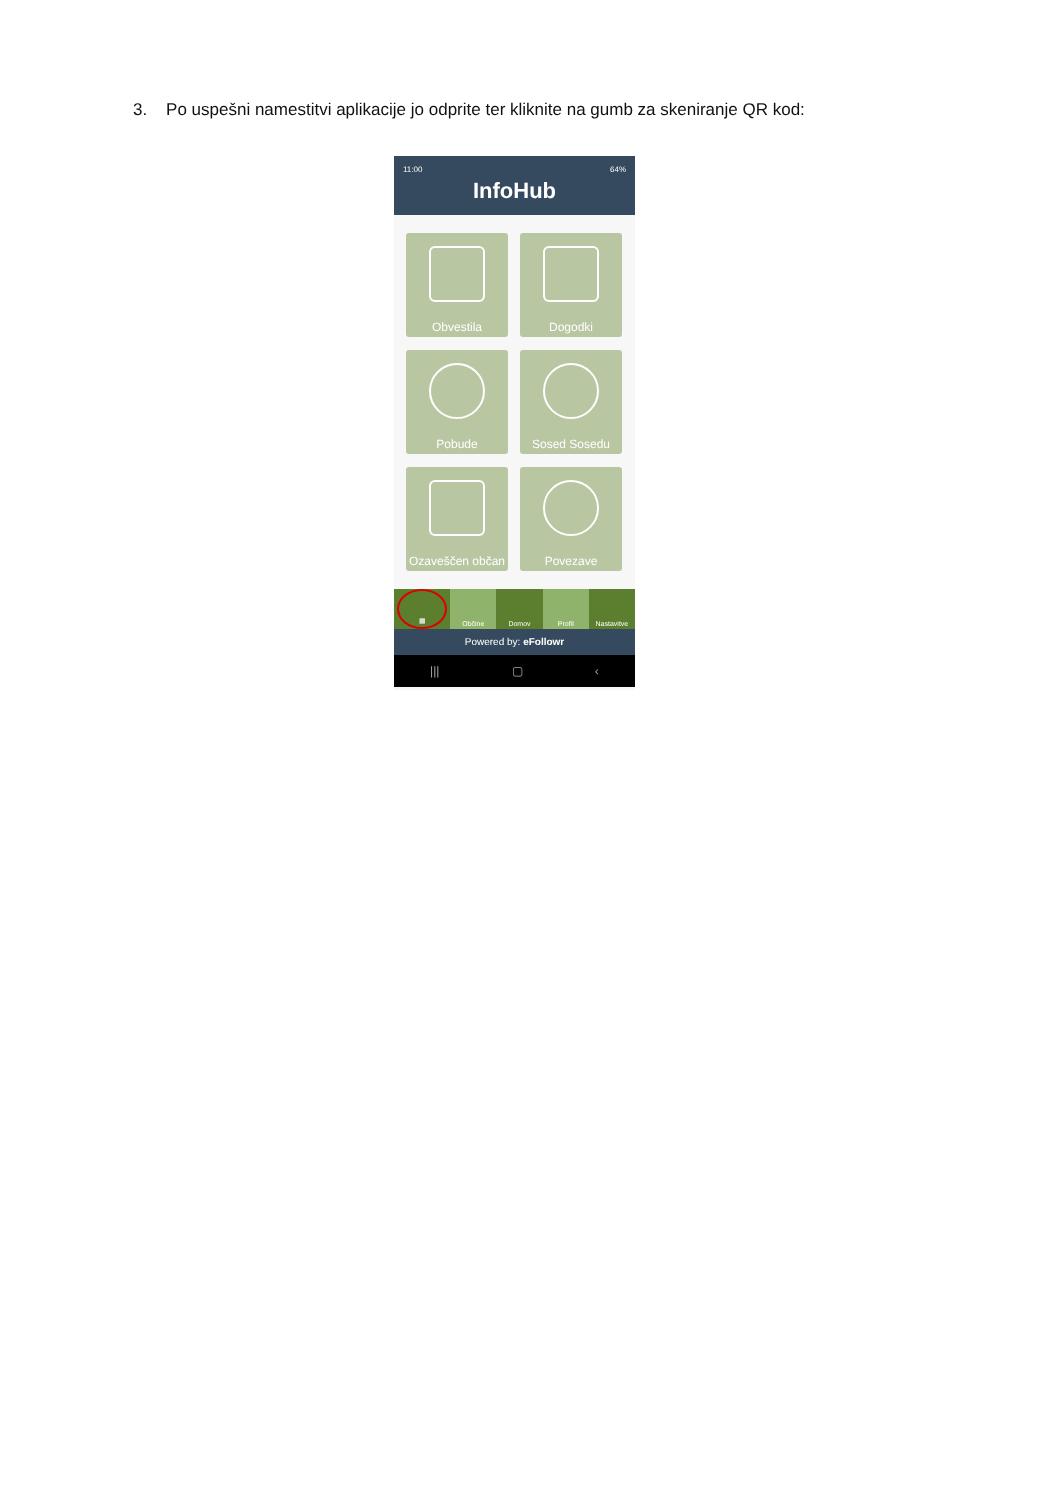3. Po uspešni namestitvi aplikacije jo odprite ter kliknite na gumb za skeniranje QR kod:
11:00 64%
InfoHub
Obvestila
Dogodki
Pobude
Sosed Sosedu
Ozaveščen občan
Povezave
▦ Občine Domov Profil Nastavitve
Powered by: eFollowr
||| ▢ ‹